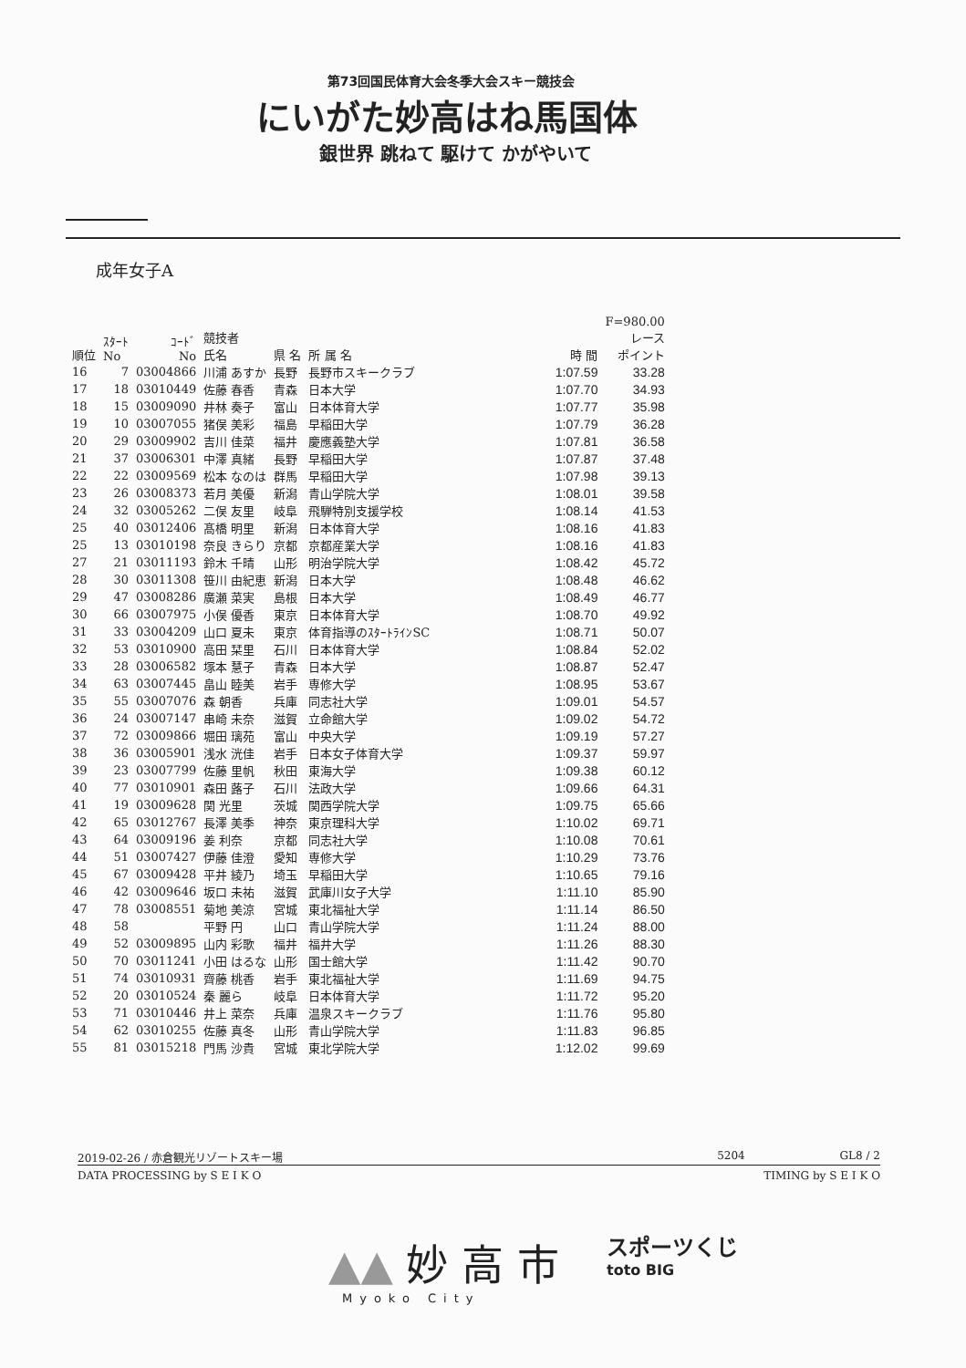第73回国民体育大会冬季大会スキー競技会
にいがた妙高はね馬国体
銀世界 跳ねて 駆けて かがやいて
成年女子A
| 順位 | ｽﾀｰﾄ No | ｺｰﾄﾞ No | 競技者 氏名 | 県 名 | 所 属 名 | 時 間 | F=980.00 レース ポイント |
| --- | --- | --- | --- | --- | --- | --- | --- |
| 16 | 7 | 03004866 | 川浦 あすか | 長野 | 長野市スキークラブ | 1:07.59 | 33.28 |
| 17 | 18 | 03010449 | 佐藤 春香 | 青森 | 日本大学 | 1:07.70 | 34.93 |
| 18 | 15 | 03009090 | 井林 奏子 | 富山 | 日本体育大学 | 1:07.77 | 35.98 |
| 19 | 10 | 03007055 | 猪俣 美彩 | 福島 | 早稲田大学 | 1:07.79 | 36.28 |
| 20 | 29 | 03009902 | 吉川 佳菜 | 福井 | 慶應義塾大学 | 1:07.81 | 36.58 |
| 21 | 37 | 03006301 | 中澤 真緒 | 長野 | 早稲田大学 | 1:07.87 | 37.48 |
| 22 | 22 | 03009569 | 松本 なのは | 群馬 | 早稲田大学 | 1:07.98 | 39.13 |
| 23 | 26 | 03008373 | 若月 美優 | 新潟 | 青山学院大学 | 1:08.01 | 39.58 |
| 24 | 32 | 03005262 | 二俣 友里 | 岐阜 | 飛騨特別支援学校 | 1:08.14 | 41.53 |
| 25 | 40 | 03012406 | 髙橋 明里 | 新潟 | 日本体育大学 | 1:08.16 | 41.83 |
| 25 | 13 | 03010198 | 奈良 きらり | 京都 | 京都産業大学 | 1:08.16 | 41.83 |
| 27 | 21 | 03011193 | 鈴木 千晴 | 山形 | 明治学院大学 | 1:08.42 | 45.72 |
| 28 | 30 | 03011308 | 笹川 由紀恵 | 新潟 | 日本大学 | 1:08.48 | 46.62 |
| 29 | 47 | 03008286 | 廣瀬 菜実 | 島根 | 日本大学 | 1:08.49 | 46.77 |
| 30 | 66 | 03007975 | 小俣 優香 | 東京 | 日本体育大学 | 1:08.70 | 49.92 |
| 31 | 33 | 03004209 | 山口 夏未 | 東京 | 体育指導のｽﾀｰﾄﾗｲﾝSC | 1:08.71 | 50.07 |
| 32 | 53 | 03010900 | 高田 栞里 | 石川 | 日本体育大学 | 1:08.84 | 52.02 |
| 33 | 28 | 03006582 | 塚本 慧子 | 青森 | 日本大学 | 1:08.87 | 52.47 |
| 34 | 63 | 03007445 | 畠山 睦美 | 岩手 | 専修大学 | 1:08.95 | 53.67 |
| 35 | 55 | 03007076 | 森 朝香 | 兵庫 | 同志社大学 | 1:09.01 | 54.57 |
| 36 | 24 | 03007147 | 串崎 未奈 | 滋賀 | 立命館大学 | 1:09.02 | 54.72 |
| 37 | 72 | 03009866 | 堀田 璃苑 | 富山 | 中央大学 | 1:09.19 | 57.27 |
| 38 | 36 | 03005901 | 浅水 洸佳 | 岩手 | 日本女子体育大学 | 1:09.37 | 59.97 |
| 39 | 23 | 03007799 | 佐藤 里帆 | 秋田 | 東海大学 | 1:09.38 | 60.12 |
| 40 | 77 | 03010901 | 森田 蕗子 | 石川 | 法政大学 | 1:09.66 | 64.31 |
| 41 | 19 | 03009628 | 関 光里 | 茨城 | 関西学院大学 | 1:09.75 | 65.66 |
| 42 | 65 | 03012767 | 長澤 美季 | 神奈 | 東京理科大学 | 1:10.02 | 69.71 |
| 43 | 64 | 03009196 | 姜 利奈 | 京都 | 同志社大学 | 1:10.08 | 70.61 |
| 44 | 51 | 03007427 | 伊藤 佳澄 | 愛知 | 専修大学 | 1:10.29 | 73.76 |
| 45 | 67 | 03009428 | 平井 綾乃 | 埼玉 | 早稲田大学 | 1:10.65 | 79.16 |
| 46 | 42 | 03009646 | 坂口 未祐 | 滋賀 | 武庫川女子大学 | 1:11.10 | 85.90 |
| 47 | 78 | 03008551 | 菊地 美涼 | 宮城 | 東北福祉大学 | 1:11.14 | 86.50 |
| 48 | 58 | | 平野 円 | 山口 | 青山学院大学 | 1:11.24 | 88.00 |
| 49 | 52 | 03009895 | 山内 彩歌 | 福井 | 福井大学 | 1:11.26 | 88.30 |
| 50 | 70 | 03011241 | 小田 はるな | 山形 | 国士館大学 | 1:11.42 | 90.70 |
| 51 | 74 | 03010931 | 齊藤 桃香 | 岩手 | 東北福祉大学 | 1:11.69 | 94.75 |
| 52 | 20 | 03010524 | 秦 麗ら | 岐阜 | 日本体育大学 | 1:11.72 | 95.20 |
| 53 | 71 | 03010446 | 井上 菜奈 | 兵庫 | 温泉スキークラブ | 1:11.76 | 95.80 |
| 54 | 62 | 03010255 | 佐藤 真冬 | 山形 | 青山学院大学 | 1:11.83 | 96.85 |
| 55 | 81 | 03015218 | 門馬 沙貴 | 宮城 | 東北学院大学 | 1:12.02 | 99.69 |
2019-02-26 / 赤倉観光リゾートスキー場 5204 GL8 / 2
DATA PROCESSING by S E I K O TIMING by S E I K O
▲▲ 妙 高 市
Myoko City
スポーツくじ
toto BIG